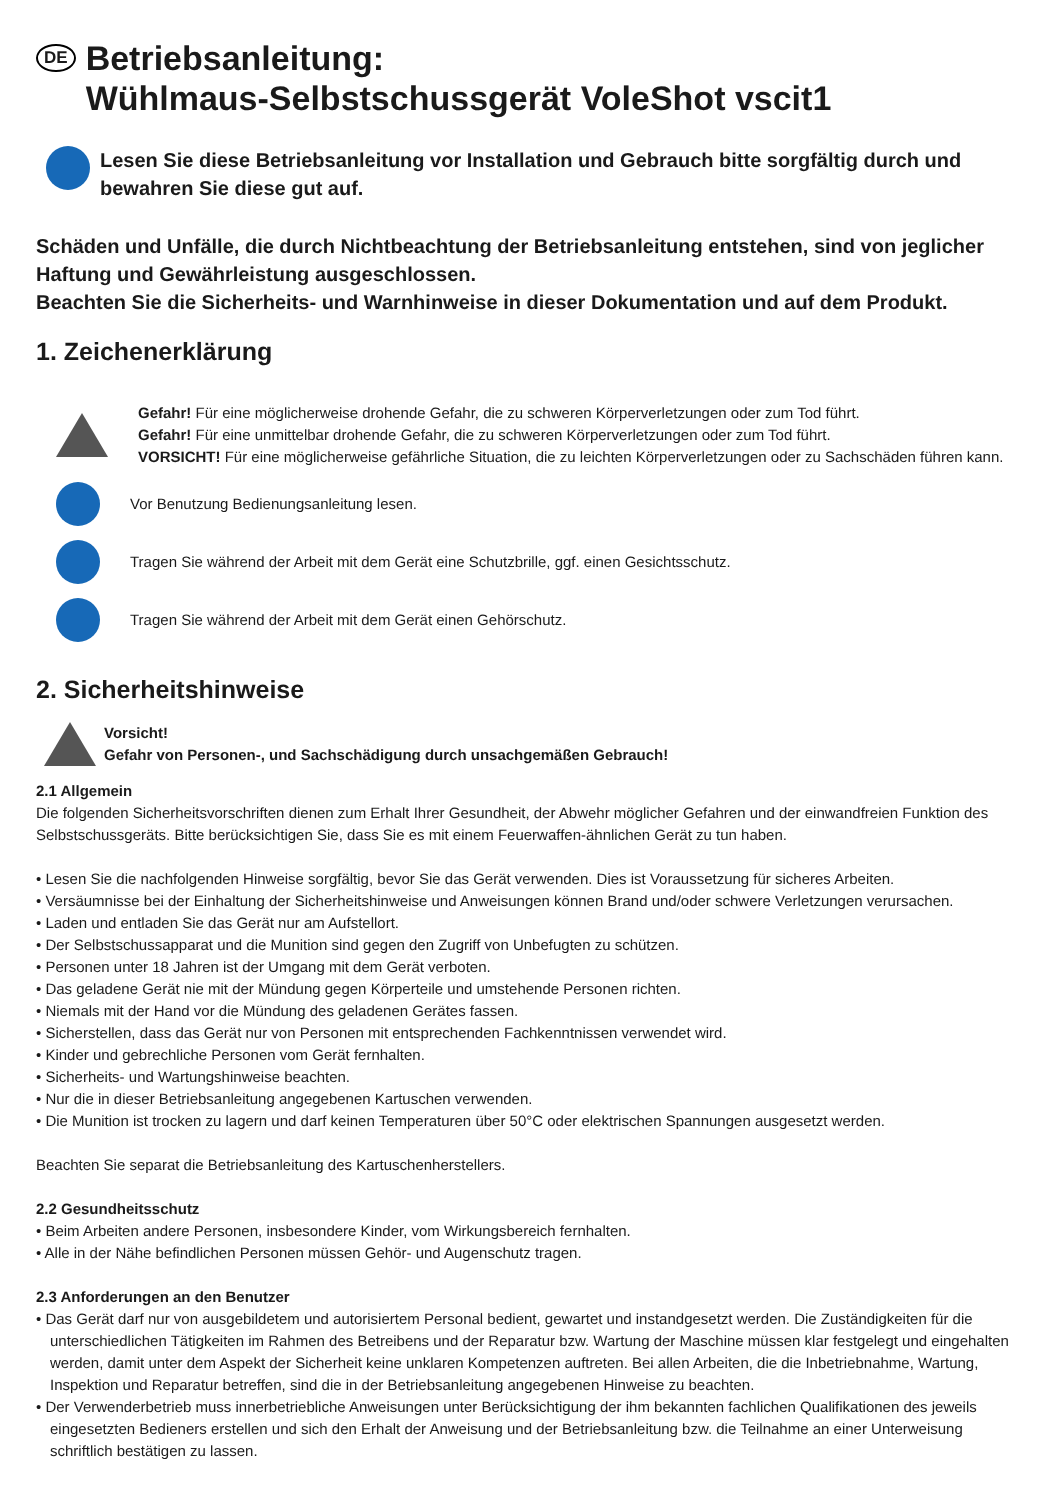DE Betriebsanleitung:
Wühlmaus-Selbstschussgerät VoleShot vscit1
Lesen Sie diese Betriebsanleitung vor Installation und Gebrauch bitte sorgfältig durch und bewahren Sie diese gut auf.
Schäden und Unfälle, die durch Nichtbeachtung der Betriebsanleitung entstehen, sind von jeglicher Haftung und Gewährleistung ausgeschlossen.
Beachten Sie die Sicherheits- und Warnhinweise in dieser Dokumentation und auf dem Produkt.
1. Zeichenerklärung
Gefahr! Für eine möglicherweise drohende Gefahr, die zu schweren Körperverletzungen oder zum Tod führt.
Gefahr! Für eine unmittelbar drohende Gefahr, die zu schweren Körperverletzungen oder zum Tod führt.
VORSICHT! Für eine möglicherweise gefährliche Situation, die zu leichten Körperverletzungen oder zu Sachschäden führen kann.
Vor Benutzung Bedienungsanleitung lesen.
Tragen Sie während der Arbeit mit dem Gerät eine Schutzbrille, ggf. einen Gesichtsschutz.
Tragen Sie während der Arbeit mit dem Gerät einen Gehörschutz.
2. Sicherheitshinweise
Vorsicht!
Gefahr von Personen-, und Sachschädigung durch unsachgemäßen Gebrauch!
2.1 Allgemein
Die folgenden Sicherheitsvorschriften dienen zum Erhalt Ihrer Gesundheit, der Abwehr möglicher Gefahren und der einwandfreien Funktion des Selbstschussgeräts. Bitte berücksichtigen Sie, dass Sie es mit einem Feuerwaffen-ähnlichen Gerät zu tun haben.
• Lesen Sie die nachfolgenden Hinweise sorgfältig, bevor Sie das Gerät verwenden. Dies ist Voraussetzung für sicheres Arbeiten.
• Versäumnisse bei der Einhaltung der Sicherheitshinweise und Anweisungen können Brand und/oder schwere Verletzungen verursachen.
• Laden und entladen Sie das Gerät nur am Aufstellort.
• Der Selbstschussapparat und die Munition sind gegen den Zugriff von Unbefugten zu schützen.
• Personen unter 18 Jahren ist der Umgang mit dem Gerät verboten.
• Das geladene Gerät nie mit der Mündung gegen Körperteile und umstehende Personen richten.
• Niemals mit der Hand vor die Mündung des geladenen Gerätes fassen.
• Sicherstellen, dass das Gerät nur von Personen mit entsprechenden Fachkenntnissen verwendet wird.
• Kinder und gebrechliche Personen vom Gerät fernhalten.
• Sicherheits- und Wartungshinweise beachten.
• Nur die in dieser Betriebsanleitung angegebenen Kartuschen verwenden.
• Die Munition ist trocken zu lagern und darf keinen Temperaturen über 50°C oder elektrischen Spannungen ausgesetzt werden.
Beachten Sie separat die Betriebsanleitung des Kartuschenherstellers.
2.2 Gesundheitsschutz
• Beim Arbeiten andere Personen, insbesondere Kinder, vom Wirkungsbereich fernhalten.
• Alle in der Nähe befindlichen Personen müssen Gehör- und Augenschutz tragen.
2.3 Anforderungen an den Benutzer
• Das Gerät darf nur von ausgebildetem und autorisiertem Personal bedient, gewartet und instandgesetzt werden. Die Zuständigkeiten für die unterschiedlichen Tätigkeiten im Rahmen des Betreibens und der Reparatur bzw. Wartung der Maschine müssen klar festgelegt und eingehalten werden, damit unter dem Aspekt der Sicherheit keine unklaren Kompetenzen auftreten. Bei allen Arbeiten, die die Inbetriebnahme, Wartung, Inspektion und Reparatur betreffen, sind die in der Betriebsanleitung angegebenen Hinweise zu beachten.
• Der Verwenderbetrieb muss innerbetriebliche Anweisungen unter Berücksichtigung der ihm bekannten fachlichen Qualifikationen des jeweils eingesetzten Bedieners erstellen und sich den Erhalt der Anweisung und der Betriebsanleitung bzw. die Teilnahme an einer Unterweisung schriftlich bestätigen zu lassen.